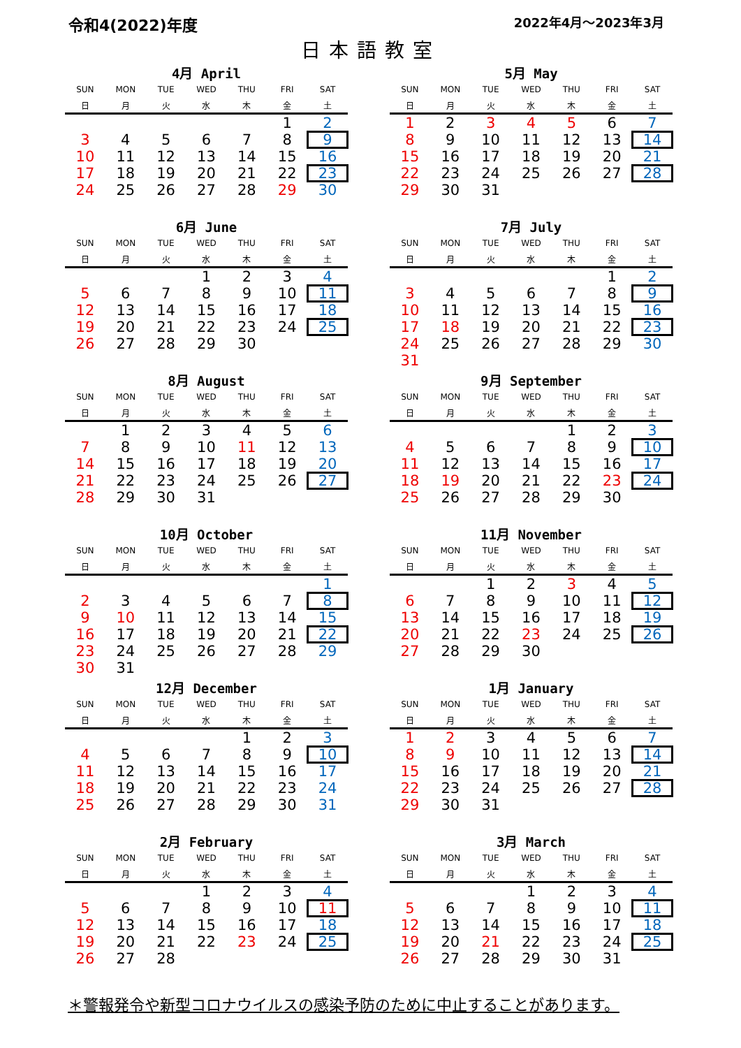令和4(2022)年度 2022年4月～2023年3月
日本語教室
4月 April
| SUN | MON | TUE | WED | THU | FRI | SAT |
| --- | --- | --- | --- | --- | --- | --- |
| 日 | 月 | 火 | 水 | 木 | 金 | 土 |
| | | | | | 1 | 2 |
| 3 | 4 | 5 | 6 | 7 | 8 | 9 |
| 10 | 11 | 12 | 13 | 14 | 15 | 16 |
| 17 | 18 | 19 | 20 | 21 | 22 | 23 |
| 24 | 25 | 26 | 27 | 28 | 29 | 30 |
5月 May
| SUN | MON | TUE | WED | THU | FRI | SAT |
| --- | --- | --- | --- | --- | --- | --- |
| 日 | 月 | 火 | 水 | 木 | 金 | 土 |
| 1 | 2 | 3 | 4 | 5 | 6 | 7 |
| 8 | 9 | 10 | 11 | 12 | 13 | 14 |
| 15 | 16 | 17 | 18 | 19 | 20 | 21 |
| 22 | 23 | 24 | 25 | 26 | 27 | 28 |
| 29 | 30 | 31 | | | | |
6月 June
| SUN | MON | TUE | WED | THU | FRI | SAT |
| --- | --- | --- | --- | --- | --- | --- |
| 日 | 月 | 火 | 水 | 木 | 金 | 土 |
| | | | 1 | 2 | 3 | 4 |
| 5 | 6 | 7 | 8 | 9 | 10 | 11 |
| 12 | 13 | 14 | 15 | 16 | 17 | 18 |
| 19 | 20 | 21 | 22 | 23 | 24 | 25 |
| 26 | 27 | 28 | 29 | 30 | | |
7月 July
| SUN | MON | TUE | WED | THU | FRI | SAT |
| --- | --- | --- | --- | --- | --- | --- |
| 日 | 月 | 火 | 水 | 木 | 金 | 土 |
| | | | | | 1 | 2 |
| 3 | 4 | 5 | 6 | 7 | 8 | 9 |
| 10 | 11 | 12 | 13 | 14 | 15 | 16 |
| 17 | 18 | 19 | 20 | 21 | 22 | 23 |
| 24 | 25 | 26 | 27 | 28 | 29 | 30 |
| 31 | | | | | | |
8月 August
| SUN | MON | TUE | WED | THU | FRI | SAT |
| --- | --- | --- | --- | --- | --- | --- |
| 日 | 月 | 火 | 水 | 木 | 金 | 土 |
| | 1 | 2 | 3 | 4 | 5 | 6 |
| 7 | 8 | 9 | 10 | 11 | 12 | 13 |
| 14 | 15 | 16 | 17 | 18 | 19 | 20 |
| 21 | 22 | 23 | 24 | 25 | 26 | 27 |
| 28 | 29 | 30 | 31 | | | |
9月 September
| SUN | MON | TUE | WED | THU | FRI | SAT |
| --- | --- | --- | --- | --- | --- | --- |
| 日 | 月 | 火 | 水 | 木 | 金 | 土 |
| | | | | 1 | 2 | 3 |
| 4 | 5 | 6 | 7 | 8 | 9 | 10 |
| 11 | 12 | 13 | 14 | 15 | 16 | 17 |
| 18 | 19 | 20 | 21 | 22 | 23 | 24 |
| 25 | 26 | 27 | 28 | 29 | 30 | |
10月 October
| SUN | MON | TUE | WED | THU | FRI | SAT |
| --- | --- | --- | --- | --- | --- | --- |
| 日 | 月 | 火 | 水 | 木 | 金 | 土 |
| | | | | | | 1 |
| 2 | 3 | 4 | 5 | 6 | 7 | 8 |
| 9 | 10 | 11 | 12 | 13 | 14 | 15 |
| 16 | 17 | 18 | 19 | 20 | 21 | 22 |
| 23 | 24 | 25 | 26 | 27 | 28 | 29 |
| 30 | 31 | | | | | |
11月 November
| SUN | MON | TUE | WED | THU | FRI | SAT |
| --- | --- | --- | --- | --- | --- | --- |
| 日 | 月 | 火 | 水 | 木 | 金 | 土 |
| | | 1 | 2 | 3 | 4 | 5 |
| 6 | 7 | 8 | 9 | 10 | 11 | 12 |
| 13 | 14 | 15 | 16 | 17 | 18 | 19 |
| 20 | 21 | 22 | 23 | 24 | 25 | 26 |
| 27 | 28 | 29 | 30 | | | |
12月 December
| SUN | MON | TUE | WED | THU | FRI | SAT |
| --- | --- | --- | --- | --- | --- | --- |
| 日 | 月 | 火 | 水 | 木 | 金 | 土 |
| | | | | 1 | 2 | 3 |
| 4 | 5 | 6 | 7 | 8 | 9 | 10 |
| 11 | 12 | 13 | 14 | 15 | 16 | 17 |
| 18 | 19 | 20 | 21 | 22 | 23 | 24 |
| 25 | 26 | 27 | 28 | 29 | 30 | 31 |
1月 January
| SUN | MON | TUE | WED | THU | FRI | SAT |
| --- | --- | --- | --- | --- | --- | --- |
| 日 | 月 | 火 | 水 | 木 | 金 | 土 |
| 1 | 2 | 3 | 4 | 5 | 6 | 7 |
| 8 | 9 | 10 | 11 | 12 | 13 | 14 |
| 15 | 16 | 17 | 18 | 19 | 20 | 21 |
| 22 | 23 | 24 | 25 | 26 | 27 | 28 |
| 29 | 30 | 31 | | | | |
2月 February
| SUN | MON | TUE | WED | THU | FRI | SAT |
| --- | --- | --- | --- | --- | --- | --- |
| 日 | 月 | 火 | 水 | 木 | 金 | 土 |
| | | | 1 | 2 | 3 | 4 |
| 5 | 6 | 7 | 8 | 9 | 10 | 11 |
| 12 | 13 | 14 | 15 | 16 | 17 | 18 |
| 19 | 20 | 21 | 22 | 23 | 24 | 25 |
| 26 | 27 | 28 | | | | |
3月 March
| SUN | MON | TUE | WED | THU | FRI | SAT |
| --- | --- | --- | --- | --- | --- | --- |
| 日 | 月 | 火 | 水 | 木 | 金 | 土 |
| | | | 1 | 2 | 3 | 4 |
| 5 | 6 | 7 | 8 | 9 | 10 | 11 |
| 12 | 13 | 14 | 15 | 16 | 17 | 18 |
| 19 | 20 | 21 | 22 | 23 | 24 | 25 |
| 26 | 27 | 28 | 29 | 30 | 31 | |
＊警報発令や新型コロナウイルスの感染予防のために中止することがあります。